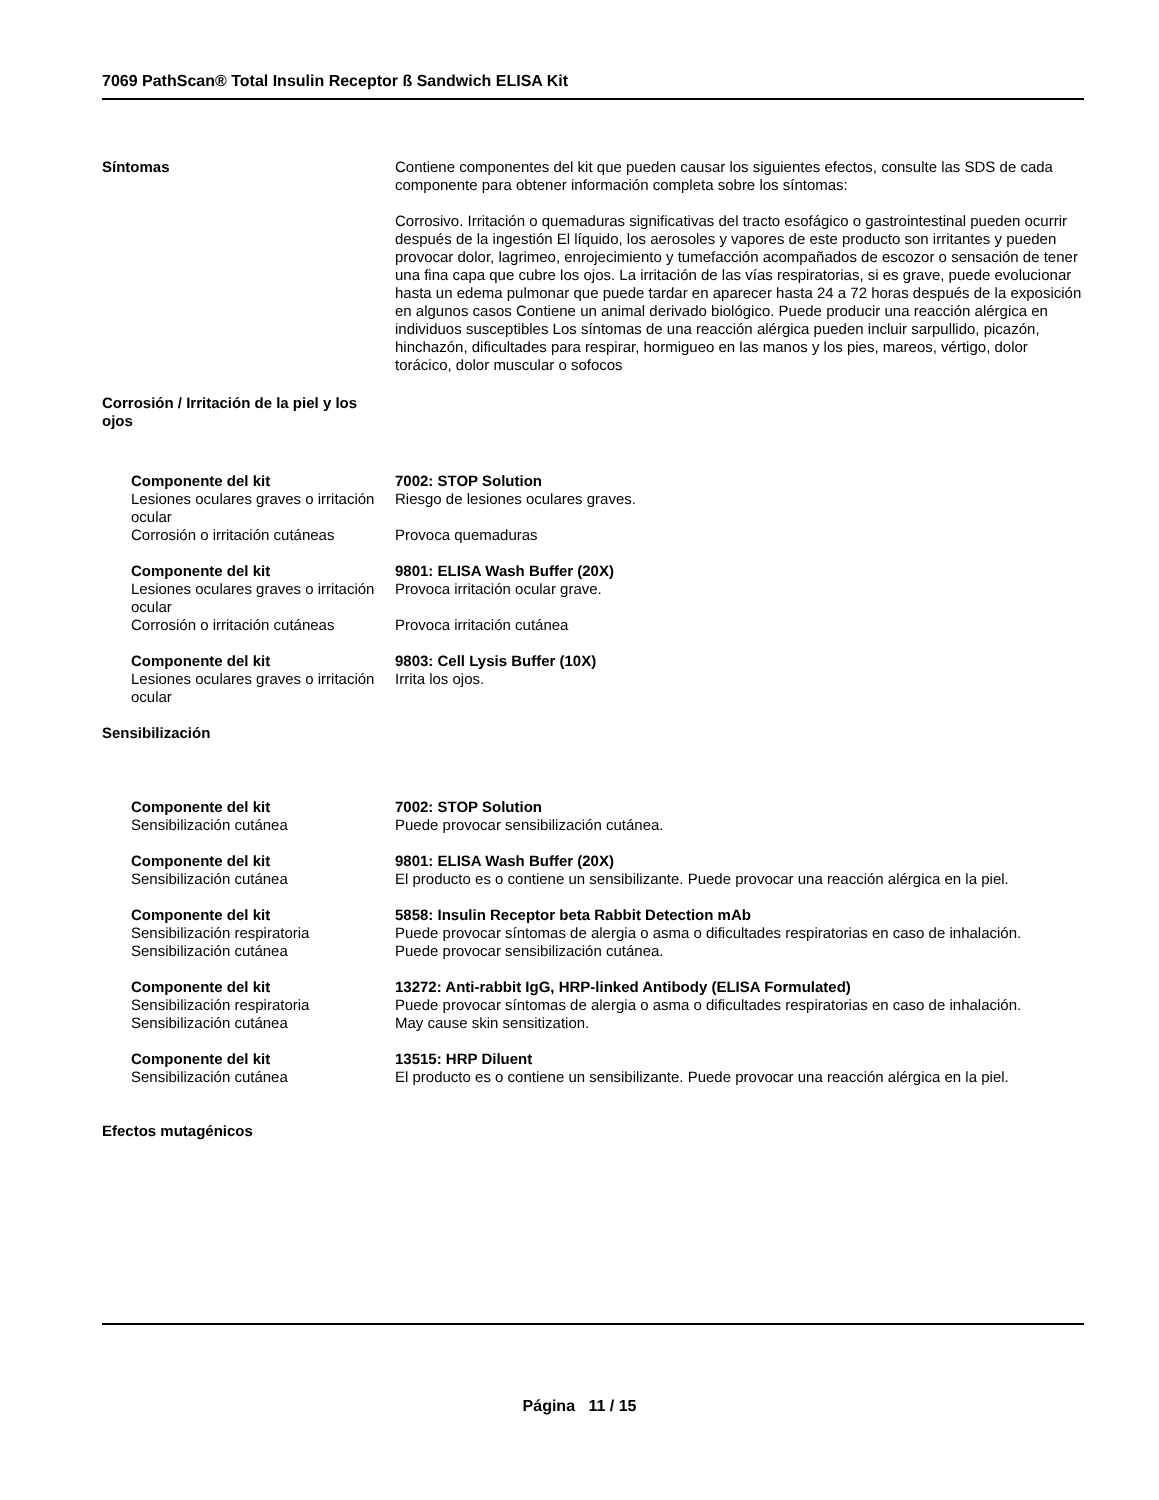7069 PathScan® Total Insulin Receptor ß Sandwich ELISA Kit
Síntomas Contiene componentes del kit que pueden causar los siguientes efectos, consulte las SDS de cada componente para obtener información completa sobre los síntomas:
Corrosivo. Irritación o quemaduras significativas del tracto esofágico o gastrointestinal pueden ocurrir después de la ingestión El líquido, los aerosoles y vapores de este producto son irritantes y pueden provocar dolor, lagrimeo, enrojecimiento y tumefacción acompañados de escozor o sensación de tener una fina capa que cubre los ojos. La irritación de las vías respiratorias, si es grave, puede evolucionar hasta un edema pulmonar que puede tardar en aparecer hasta 24 a 72 horas después de la exposición en algunos casos Contiene un animal derivado biológico. Puede producir una reacción alérgica en individuos susceptibles Los síntomas de una reacción alérgica pueden incluir sarpullido, picazón, hinchazón, dificultades para respirar, hormigueo en las manos y los pies, mareos, vértigo, dolor torácico, dolor muscular o sofocos
Corrosión / Irritación de la piel y los ojos
Componente del kit
Lesiones oculares graves o irritación ocular
7002: STOP Solution
Riesgo de lesiones oculares graves.
Corrosión o irritación cutáneas
Provoca quemaduras
Componente del kit
Lesiones oculares graves o irritación ocular
9801: ELISA Wash Buffer (20X)
Provoca irritación ocular grave.
Corrosión o irritación cutáneas
Provoca irritación cutánea
Componente del kit
Lesiones oculares graves o irritación ocular
9803: Cell Lysis Buffer (10X)
Irrita los ojos.
Sensibilización
Componente del kit
Sensibilización cutánea
7002: STOP Solution
Puede provocar sensibilización cutánea.
Componente del kit
Sensibilización cutánea
9801: ELISA Wash Buffer (20X)
El producto es o contiene un sensibilizante. Puede provocar una reacción alérgica en la piel.
Componente del kit
Sensibilización respiratoria
5858: Insulin Receptor beta Rabbit Detection mAb
Puede provocar síntomas de alergia o asma o dificultades respiratorias en caso de inhalación.
Sensibilización cutánea Puede provocar sensibilización cutánea.
Componente del kit
Sensibilización respiratoria
13272: Anti-rabbit IgG, HRP-linked Antibody (ELISA Formulated)
Puede provocar síntomas de alergia o asma o dificultades respiratorias en caso de inhalación.
Sensibilización cutánea May cause skin sensitization.
Componente del kit
Sensibilización cutánea
13515: HRP Diluent
El producto es o contiene un sensibilizante. Puede provocar una reacción alérgica en la piel.
Efectos mutagénicos
Página 11 / 15